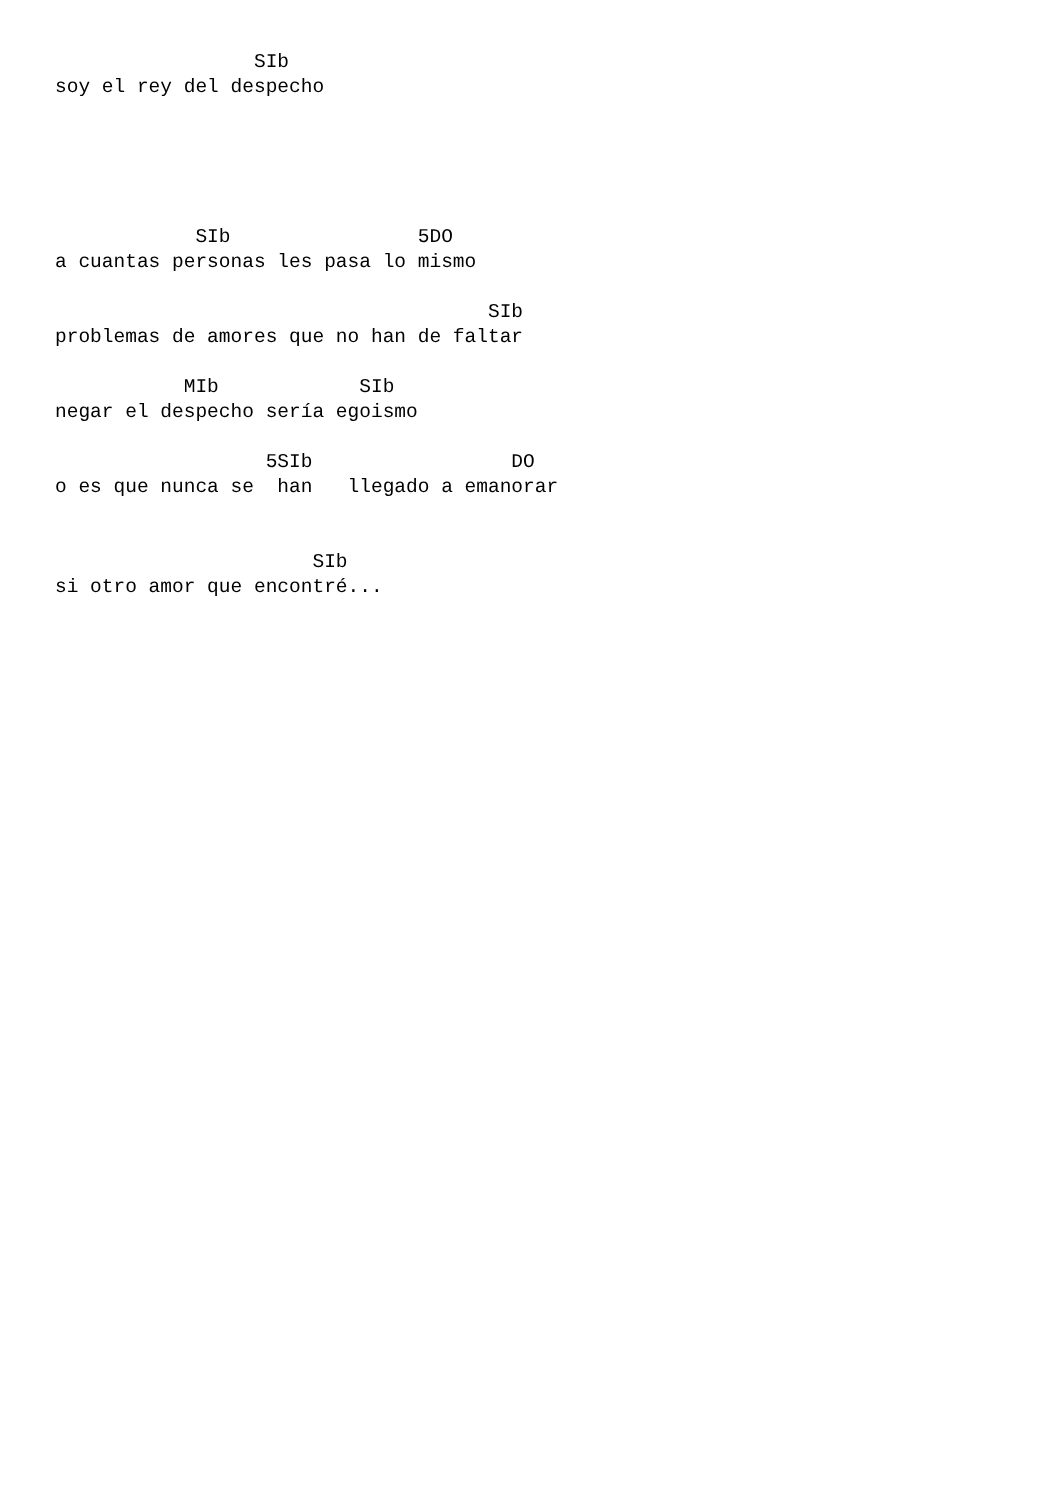SIb
soy el rey del despecho





            SIb                5DO
a cuantas personas les pasa lo mismo

                                     SIb
problemas de amores que no han de faltar

           MIb            SIb
negar el despecho sería egoismo

                  5SIb                 DO
o es que nunca se  han   llegado a emanorar


                      SIb
si otro amor que encontré...